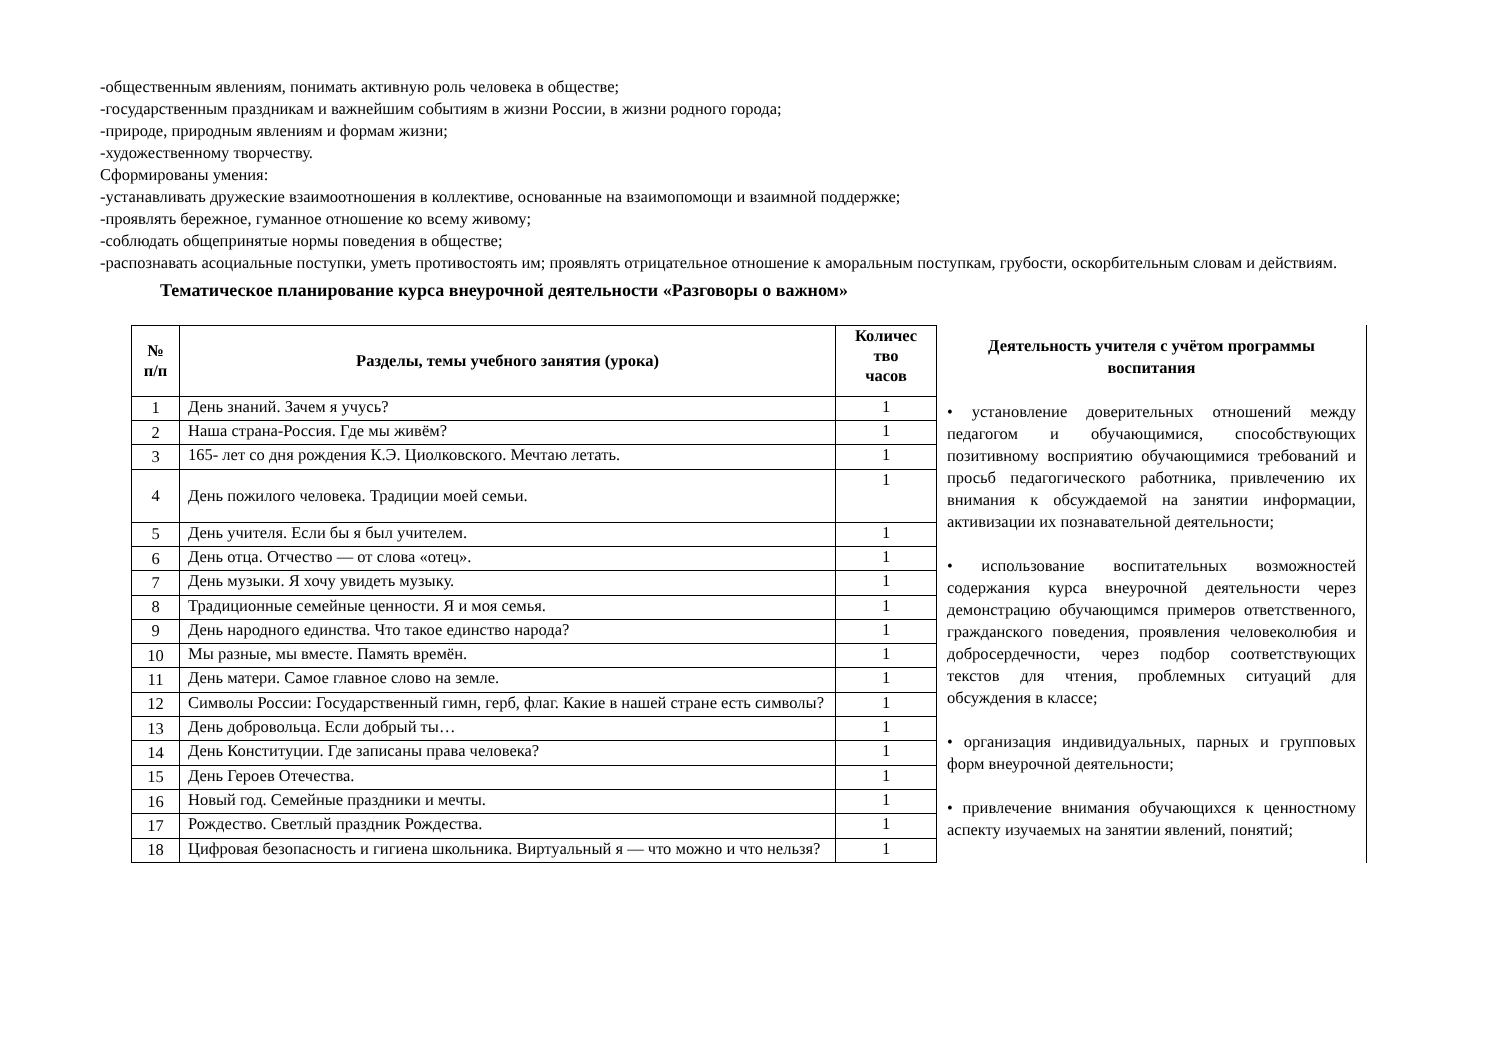-общественным явлениям, понимать активную роль человека в обществе;
-государственным праздникам и важнейшим событиям в жизни России, в жизни родного города;
-природе, природным явлениям и формам жизни;
-художественному творчеству.
Сформированы умения:
-устанавливать дружеские взаимоотношения в коллективе, основанные на взаимопомощи и взаимной поддержке;
-проявлять бережное, гуманное отношение ко всему живому;
-соблюдать общепринятые нормы поведения в обществе;
-распознавать асоциальные поступки, уметь противостоять им; проявлять отрицательное отношение к аморальным поступкам, грубости, оскорбительным словам и действиям.
Тематическое планирование курса внеурочной деятельности «Разговоры о важном»
| № п/п | Разделы, темы учебного занятия (урока) | Количес тво часов |
| --- | --- | --- |
| 1 | День знаний. Зачем я учусь? | 1 |
| 2 | Наша страна-Россия. Где мы живём? | 1 |
| 3 | 165- лет со дня рождения К.Э. Циолковского. Мечтаю летать. | 1 |
| 4 | День пожилого человека. Традиции моей семьи. | 1 |
| 5 | День учителя. Если бы я был учителем. | 1 |
| 6 | День отца. Отчество — от слова «отец». | 1 |
| 7 | День музыки. Я хочу увидеть музыку. | 1 |
| 8 | Традиционные семейные ценности. Я и моя семья. | 1 |
| 9 | День народного единства. Что такое единство народа? | 1 |
| 10 | Мы разные, мы вместе. Память времён. | 1 |
| 11 | День матери. Самое главное слово на земле. | 1 |
| 12 | Символы России: Государственный гимн, герб, флаг. Какие в нашей стране есть символы? | 1 |
| 13 | День добровольца. Если добрый ты… | 1 |
| 14 | День Конституции. Где записаны права человека? | 1 |
| 15 | День Героев Отечества. | 1 |
| 16 | Новый год. Семейные праздники и мечты. | 1 |
| 17 | Рождество. Светлый праздник Рождества. | 1 |
| 18 | Цифровая безопасность и гигиена школьника. Виртуальный я — что можно и что нельзя? | 1 |
Деятельность учителя с учётом программы воспитания
• установление доверительных отношений между педагогом и обучающимися, способствующих позитивному восприятию обучающимися требований и просьб педагогического работника, привлечению их внимания к обсуждаемой на занятии информации, активизации их познавательной деятельности;
• использование воспитательных возможностей содержания курса внеурочной деятельности через демонстрацию обучающимся примеров ответственного, гражданского поведения, проявления человеколюбия и добросердечности, через подбор соответствующих текстов для чтения, проблемных ситуаций для обсуждения в классе;
• организация индивидуальных, парных и групповых форм внеурочной деятельности;
• привлечение внимания обучающихся к ценностному аспекту изучаемых на занятии явлений, понятий;